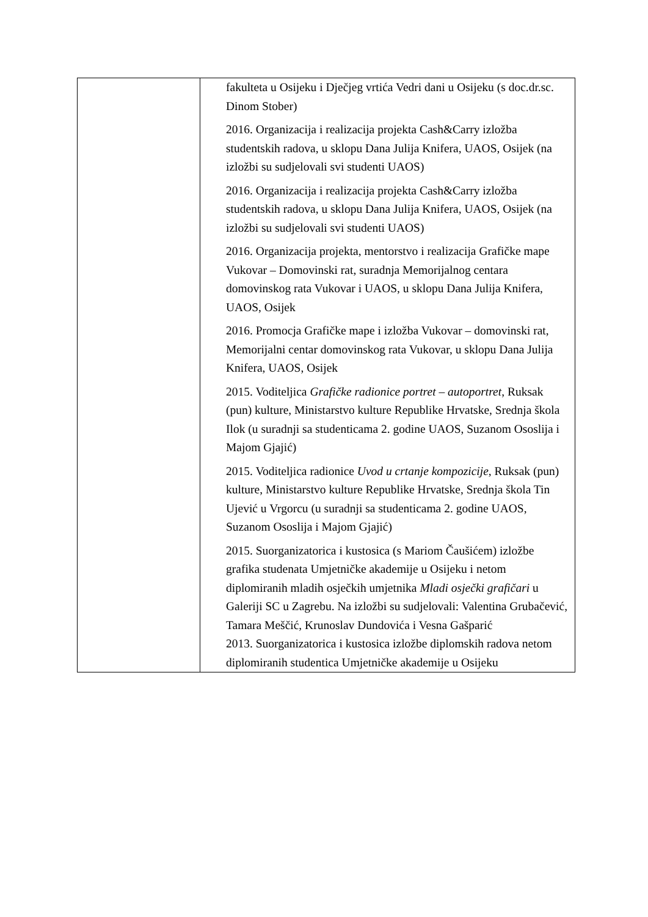| | fakulteta u Osijeku i Dječjeg vrtića Vedri dani u Osijeku (s doc.dr.sc. Dinom Stober) 2016. Organizacija i realizacija projekta Cash&Carry izložba studentskih radova, u sklopu Dana Julija Knifera, UAOS, Osijek (na izložbi su sudjelovali svi studenti UAOS) 2016. Organizacija i realizacija projekta Cash&Carry izložba studentskih radova, u sklopu Dana Julija Knifera, UAOS, Osijek (na izložbi su sudjelovali svi studenti UAOS) 2016. Organizacija projekta, mentorstvo i realizacija Grafičke mape Vukovar – Domovinski rat, suradnja Memorijalnog centara domovinskog rata Vukovar i UAOS, u sklopu Dana Julija Knifera, UAOS, Osijek 2016. Promocja Grafičke mape i izložba Vukovar – domovinski rat, Memorijalni centar domovinskog rata Vukovar, u sklopu Dana Julija Knifera, UAOS, Osijek 2015. Voditeljica Grafičke radionice portret – autoportret , Ruksak (pun) kulture, Ministarstvo kulture Republike Hrvatske, Srednja škola Ilok (u suradnji sa studenticama 2. godine UAOS, Suzanom Ososlija i Majom Gjajić) 2015. Voditeljica radionice Uvod u crtanje kompozicije , Ruksak (pun) kulture, Ministarstvo kulture Republike Hrvatske, Srednja škola Tin Ujević u Vrgorcu (u suradnji sa studenticama 2. godine UAOS, Suzanom Ososlija i Majom Gjajić) 2015. Suorganizatorica i kustosica (s Mariom Čaušićem) izložbe grafika studenata Umjetničke akademije u Osijeku i netom diplomiranih mladih osječkih umjetnika Mladi osječki grafičari u Galeriji SC u Zagrebu. Na izložbi su sudjelovali: Valentina Grubačević, Tamara Meščić, Krunoslav Dundovića i Vesna Gašparić 2013. Suorganizatorica i kustosica izložbe diplomskih radova netom diplomiranih studentica Umjetničke akademije u Osijeku |